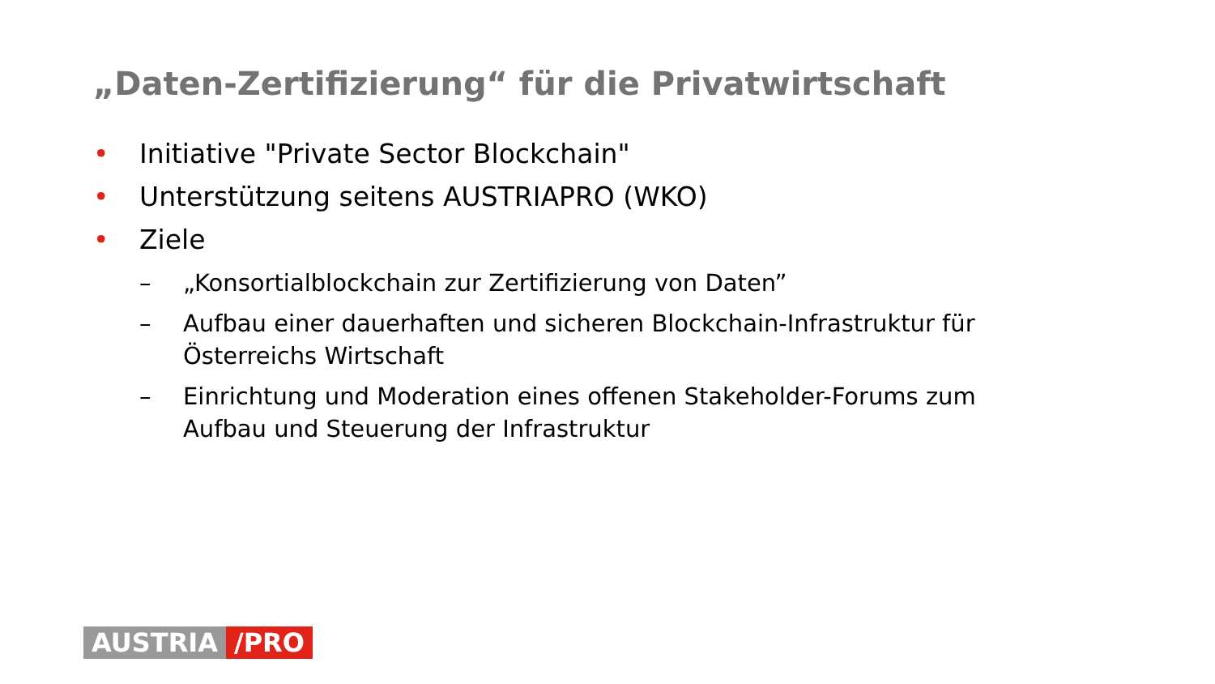„Daten-Zertifizierung“ für die Privatwirtschaft
• Initiative "Private Sector Blockchain"
• Unterstützung seitens AUSTRIAPRO (WKO)
• Ziele
– „Konsortialblockchain zur Zertifizierung von Daten”
– Aufbau einer dauerhaften und sicheren Blockchain-Infrastruktur für Österreichs Wirtschaft
– Einrichtung und Moderation eines offenen Stakeholder-Forums zum Aufbau und Steuerung der Infrastruktur
AUSTRIA /PRO